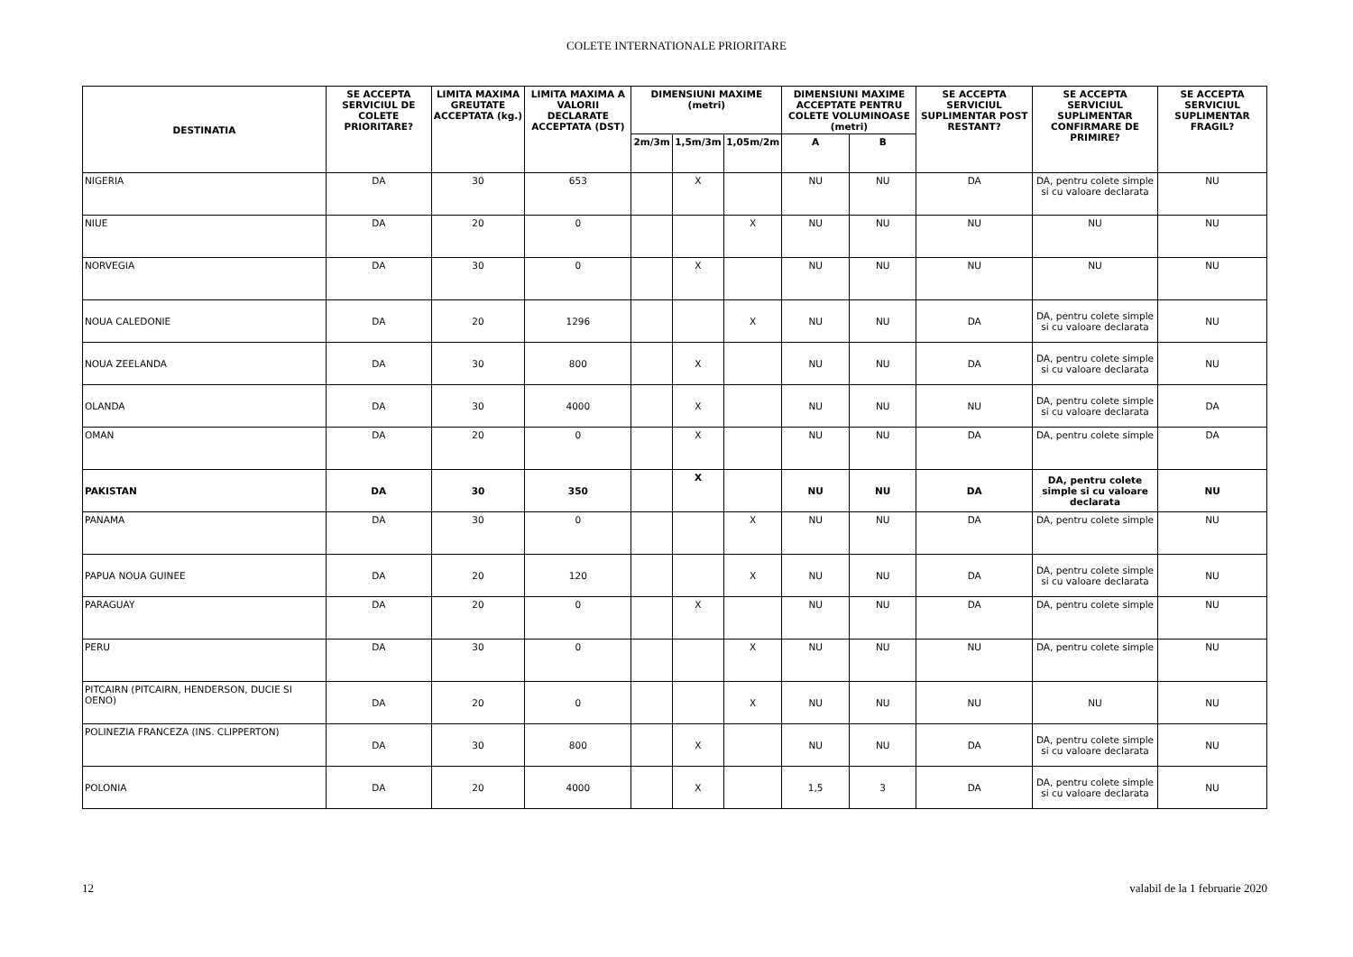COLETE INTERNATIONALE PRIORITARE
| DESTINATIA | SE ACCEPTA SERVICIUL DE COLETE PRIORITARE? | LIMITA MAXIMA GREUTATE ACCEPTATA (kg.) | LIMITA MAXIMA A VALORII DECLARATE ACCEPTATA (DST) | DIMENSIUNI MAXIME (metri) | | | DIMENSIUNI MAXIME ACCEPTATE PENTRU COLETE VOLUMINOASE (metri) | | SE ACCEPTA SERVICIUL SUPLIMENTAR POST RESTANT? | SE ACCEPTA SERVICIUL SUPLIMENTAR CONFIRMARE DE PRIMIRE? | SE ACCEPTA SERVICIUL SUPLIMENTAR FRAGIL? |
| --- | --- | --- | --- | --- | --- | --- | --- | --- | --- | --- | --- |
| | | | | 2m/3m | 1,5m/3m | 1,05m/2m | A | B | | | |
| NIGERIA | DA | 30 | 653 | | X | | NU | NU | DA | DA, pentru colete simple si cu valoare declarata | NU |
| NIUE | DA | 20 | 0 | | | X | NU | NU | NU | NU | NU |
| NORVEGIA | DA | 30 | 0 | | X | | NU | NU | NU | NU | NU |
| NOUA CALEDONIE | DA | 20 | 1296 | | | X | NU | NU | DA | DA, pentru colete simple si cu valoare declarata | NU |
| NOUA ZEELANDA | DA | 30 | 800 | | X | | NU | NU | DA | DA, pentru colete simple si cu valoare declarata | NU |
| OLANDA | DA | 30 | 4000 | | X | | NU | NU | NU | DA, pentru colete simple si cu valoare declarata | DA |
| OMAN | DA | 20 | 0 | | X | | NU | NU | DA | DA, pentru colete simple | DA |
| PAKISTAN | DA | 30 | 350 | | X | | NU | NU | DA | DA, pentru colete simple si cu valoare declarata | NU |
| PANAMA | DA | 30 | 0 | | | X | NU | NU | DA | DA, pentru colete simple | NU |
| PAPUA NOUA GUINEE | DA | 20 | 120 | | | X | NU | NU | DA | DA, pentru colete simple si cu valoare declarata | NU |
| PARAGUAY | DA | 20 | 0 | | X | | NU | NU | DA | DA, pentru colete simple | NU |
| PERU | DA | 30 | 0 | | | X | NU | NU | NU | DA, pentru colete simple | NU |
| PITCAIRN (PITCAIRN, HENDERSON, DUCIE SI OENO) | DA | 20 | 0 | | | X | NU | NU | NU | NU | NU |
| POLINEZIA FRANCEZA (INS. CLIPPERTON) | DA | 30 | 800 | | X | | NU | NU | DA | DA, pentru colete simple si cu valoare declarata | NU |
| POLONIA | DA | 20 | 4000 | | X | | 1,5 | 3 | DA | DA, pentru colete simple si cu valoare declarata | NU |
12 valabil de la 1 februarie 2020